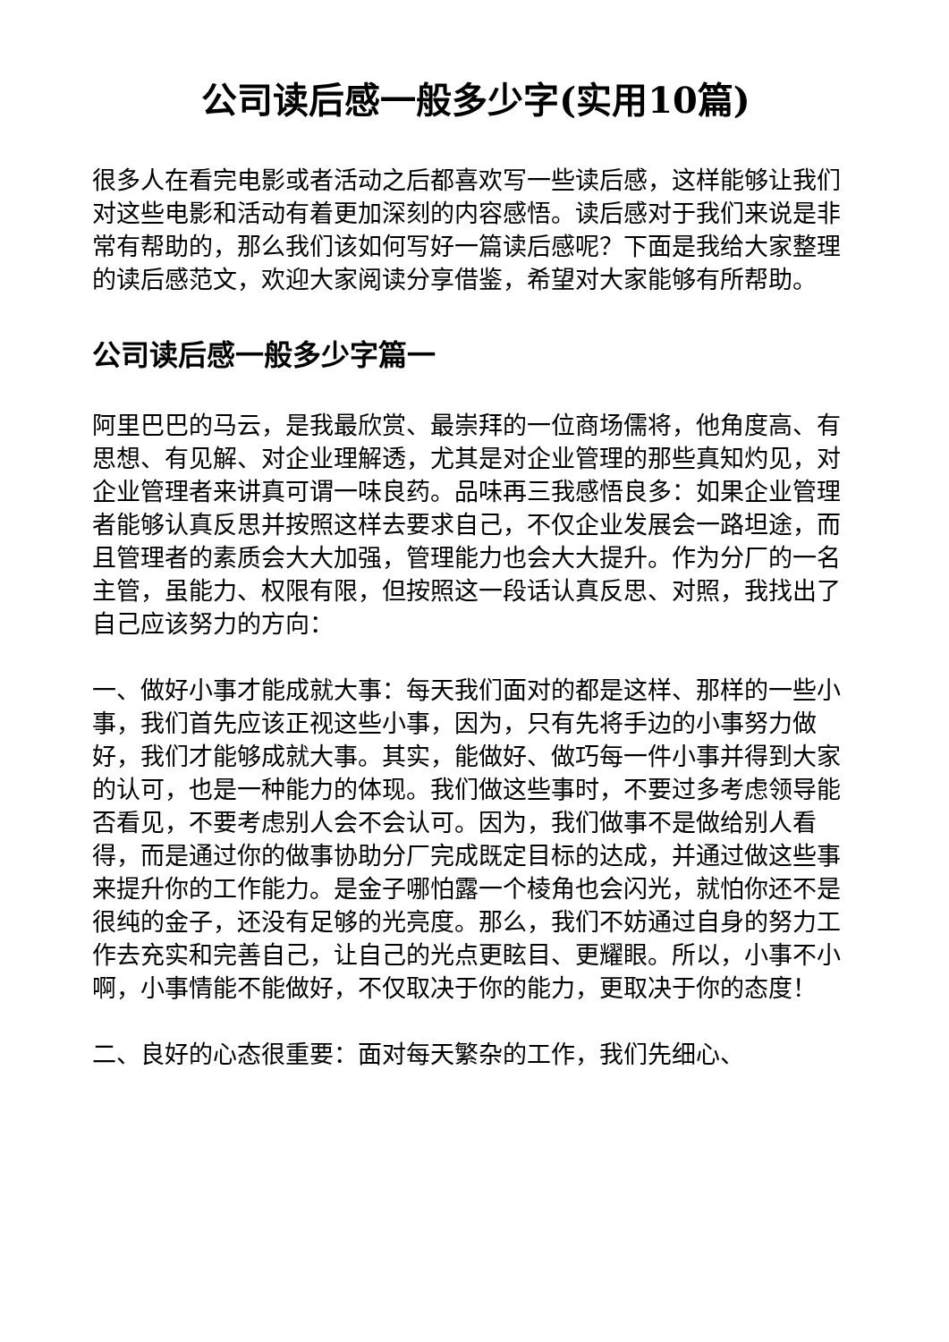公司读后感一般多少字(实用10篇)
很多人在看完电影或者活动之后都喜欢写一些读后感，这样能够让我们对这些电影和活动有着更加深刻的内容感悟。读后感对于我们来说是非常有帮助的，那么我们该如何写好一篇读后感呢？下面是我给大家整理的读后感范文，欢迎大家阅读分享借鉴，希望对大家能够有所帮助。
公司读后感一般多少字篇一
阿里巴巴的马云，是我最欣赏、最崇拜的一位商场儒将，他角度高、有思想、有见解、对企业理解透，尤其是对企业管理的那些真知灼见，对企业管理者来讲真可谓一味良药。品味再三我感悟良多：如果企业管理者能够认真反思并按照这样去要求自己，不仅企业发展会一路坦途，而且管理者的素质会大大加强，管理能力也会大大提升。作为分厂的一名主管，虽能力、权限有限，但按照这一段话认真反思、对照，我找出了自己应该努力的方向：
一、做好小事才能成就大事：每天我们面对的都是这样、那样的一些小事，我们首先应该正视这些小事，因为，只有先将手边的小事努力做好，我们才能够成就大事。其实，能做好、做巧每一件小事并得到大家的认可，也是一种能力的体现。我们做这些事时，不要过多考虑领导能否看见，不要考虑别人会不会认可。因为，我们做事不是做给别人看得，而是通过你的做事协助分厂完成既定目标的达成，并通过做这些事来提升你的工作能力。是金子哪怕露一个棱角也会闪光，就怕你还不是很纯的金子，还没有足够的光亮度。那么，我们不妨通过自身的努力工作去充实和完善自己，让自己的光点更眩目、更耀眼。所以，小事不小啊，小事情能不能做好，不仅取决于你的能力，更取决于你的态度！
二、良好的心态很重要：面对每天繁杂的工作，我们先细心、